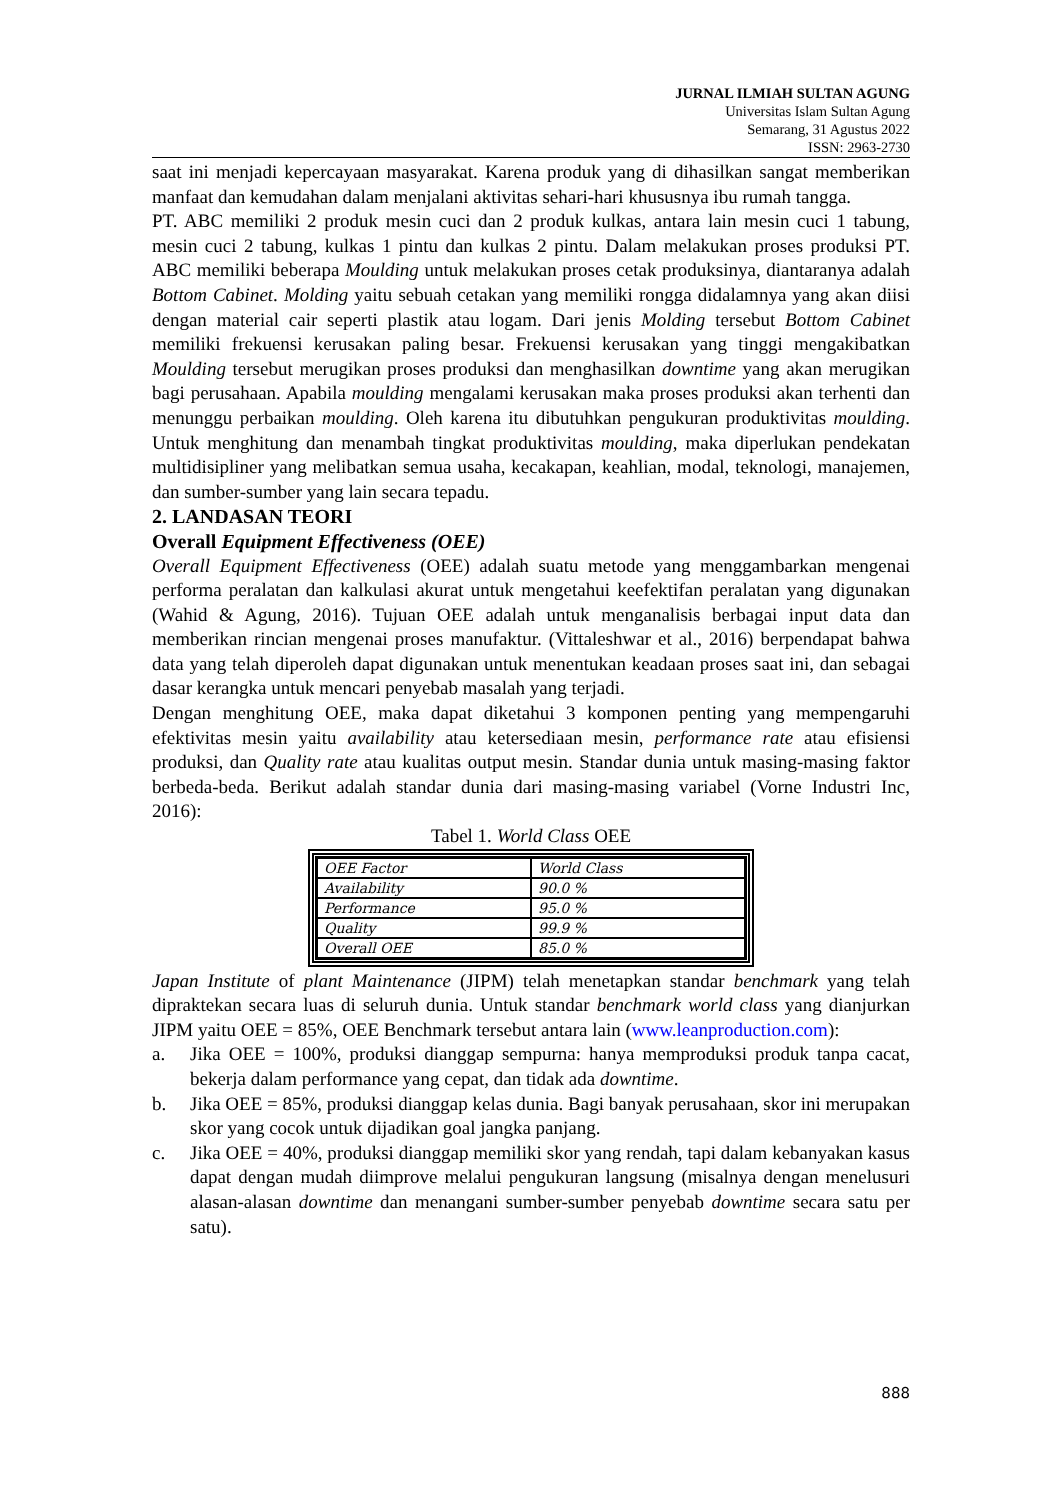JURNAL ILMIAH SULTAN AGUNG
Universitas Islam Sultan Agung
Semarang, 31 Agustus 2022
ISSN: 2963-2730
saat ini menjadi kepercayaan masyarakat. Karena produk yang di dihasilkan sangat memberikan manfaat dan kemudahan dalam menjalani aktivitas sehari-hari khususnya ibu rumah tangga.
PT. ABC memiliki 2 produk mesin cuci dan 2 produk kulkas, antara lain mesin cuci 1 tabung, mesin cuci 2 tabung, kulkas 1 pintu dan kulkas 2 pintu. Dalam melakukan proses produksi PT. ABC memiliki beberapa Moulding untuk melakukan proses cetak produksinya, diantaranya adalah Bottom Cabinet. Molding yaitu sebuah cetakan yang memiliki rongga didalamnya yang akan diisi dengan material cair seperti plastik atau logam. Dari jenis Molding tersebut Bottom Cabinet memiliki frekuensi kerusakan paling besar. Frekuensi kerusakan yang tinggi mengakibatkan Moulding tersebut merugikan proses produksi dan menghasilkan downtime yang akan merugikan bagi perusahaan. Apabila moulding mengalami kerusakan maka proses produksi akan terhenti dan menunggu perbaikan moulding. Oleh karena itu dibutuhkan pengukuran produktivitas moulding. Untuk menghitung dan menambah tingkat produktivitas moulding, maka diperlukan pendekatan multidisipliner yang melibatkan semua usaha, kecakapan, keahlian, modal, teknologi, manajemen, dan sumber-sumber yang lain secara tepadu.
2. LANDASAN TEORI
Overall Equipment Effectiveness (OEE)
Overall Equipment Effectiveness (OEE) adalah suatu metode yang menggambarkan mengenai performa peralatan dan kalkulasi akurat untuk mengetahui keefektifan peralatan yang digunakan (Wahid & Agung, 2016). Tujuan OEE adalah untuk menganalisis berbagai input data dan memberikan rincian mengenai proses manufaktur. (Vittaleshwar et al., 2016) berpendapat bahwa data yang telah diperoleh dapat digunakan untuk menentukan keadaan proses saat ini, dan sebagai dasar kerangka untuk mencari penyebab masalah yang terjadi.
Dengan menghitung OEE, maka dapat diketahui 3 komponen penting yang mempengaruhi efektivitas mesin yaitu availability atau ketersediaan mesin, performance rate atau efisiensi produksi, dan Quality rate atau kualitas output mesin. Standar dunia untuk masing-masing faktor berbeda-beda. Berikut adalah standar dunia dari masing-masing variabel (Vorne Industri Inc, 2016):
Tabel 1. World Class OEE
| OEE Factor | World Class |
| --- | --- |
| Availability | 90.0 % |
| Performance | 95.0 % |
| Quality | 99.9 % |
| Overall OEE | 85.0 % |
Japan Institute of plant Maintenance (JIPM) telah menetapkan standar benchmark yang telah dipraktekan secara luas di seluruh dunia. Untuk standar benchmark world class yang dianjurkan JIPM yaitu OEE = 85%, OEE Benchmark tersebut antara lain (www.leanproduction.com):
a. Jika OEE = 100%, produksi dianggap sempurna: hanya memproduksi produk tanpa cacat, bekerja dalam performance yang cepat, dan tidak ada downtime.
b. Jika OEE = 85%, produksi dianggap kelas dunia. Bagi banyak perusahaan, skor ini merupakan skor yang cocok untuk dijadikan goal jangka panjang.
c. Jika OEE = 40%, produksi dianggap memiliki skor yang rendah, tapi dalam kebanyakan kasus dapat dengan mudah diimprove melalui pengukuran langsung (misalnya dengan menelusuri alasan-alasan downtime dan menangani sumber-sumber penyebab downtime secara satu per satu).
888